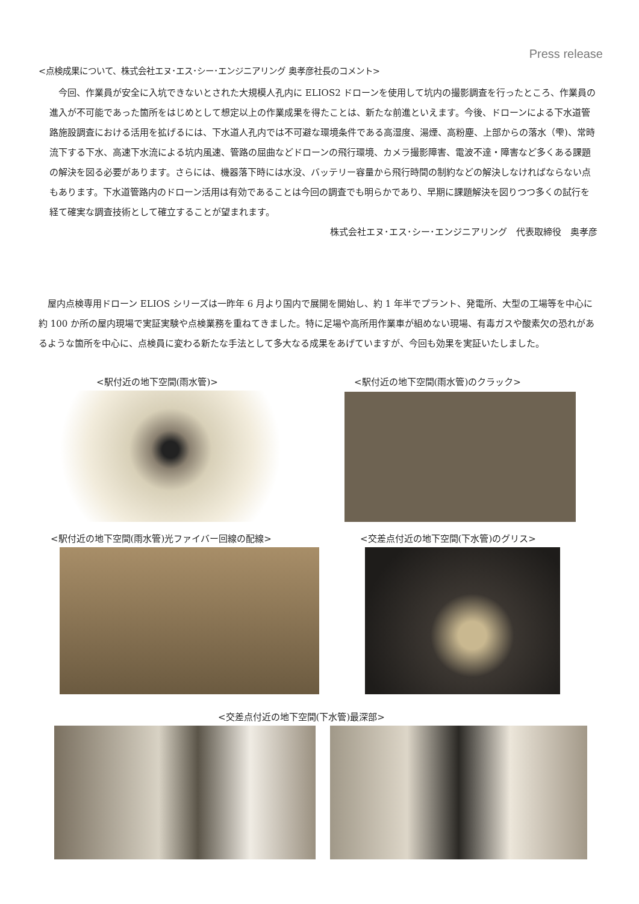Press release
<点検成果について、株式会社エヌ･エス･シー･エンジニアリング 奥孝彦社長のコメント>
　今回、作業員が安全に入坑できないとされた大規模人孔内に ELIOS2 ドローンを使用して坑内の撮影調査を行ったところ、作業員の進入が不可能であった箇所をはじめとして想定以上の作業成果を得たことは、新たな前進といえます。今後、ドローンによる下水道管路施設調査における活用を拡げるには、下水道人孔内では不可避な環境条件である高湿度、湯煙、高粉塵、上部からの落水（雫)、常時流下する下水、高速下水流による坑内風速、管路の屈曲などドローンの飛行環境、カメラ撮影障害、電波不達・障害など多くある課題の解決を図る必要があります。さらには、機器落下時には水没、バッテリー容量から飛行時間の制約などの解決しなければならない点もあります。下水道管路内のドローン活用は有効であることは今回の調査でも明らかであり、早期に課題解決を図りつつ多くの試行を経て確実な調査技術として確立することが望まれます。
株式会社エヌ･エス･シー･エンジニアリング　代表取締役　奥孝彦
　屋内点検専用ドローン ELIOS シリーズは一昨年 6 月より国内で展開を開始し、約 1 年半でプラント、発電所、大型の工場等を中心に約 100 か所の屋内現場で実証実験や点検業務を重ねてきました。特に足場や高所用作業車が組めない現場、有毒ガスや酸素欠の恐れがあるような箇所を中心に、点検員に変わる新たな手法として多大なる成果をあげていますが、今回も効果を実証いたしました。
<駅付近の地下空間(雨水管)>
<駅付近の地下空間(雨水管)のクラック>
<駅付近の地下空間(雨水管)光ファイバー回線の配線>
<交差点付近の地下空間(下水管)のグリス>
<交差点付近の地下空間(下水管)最深部>